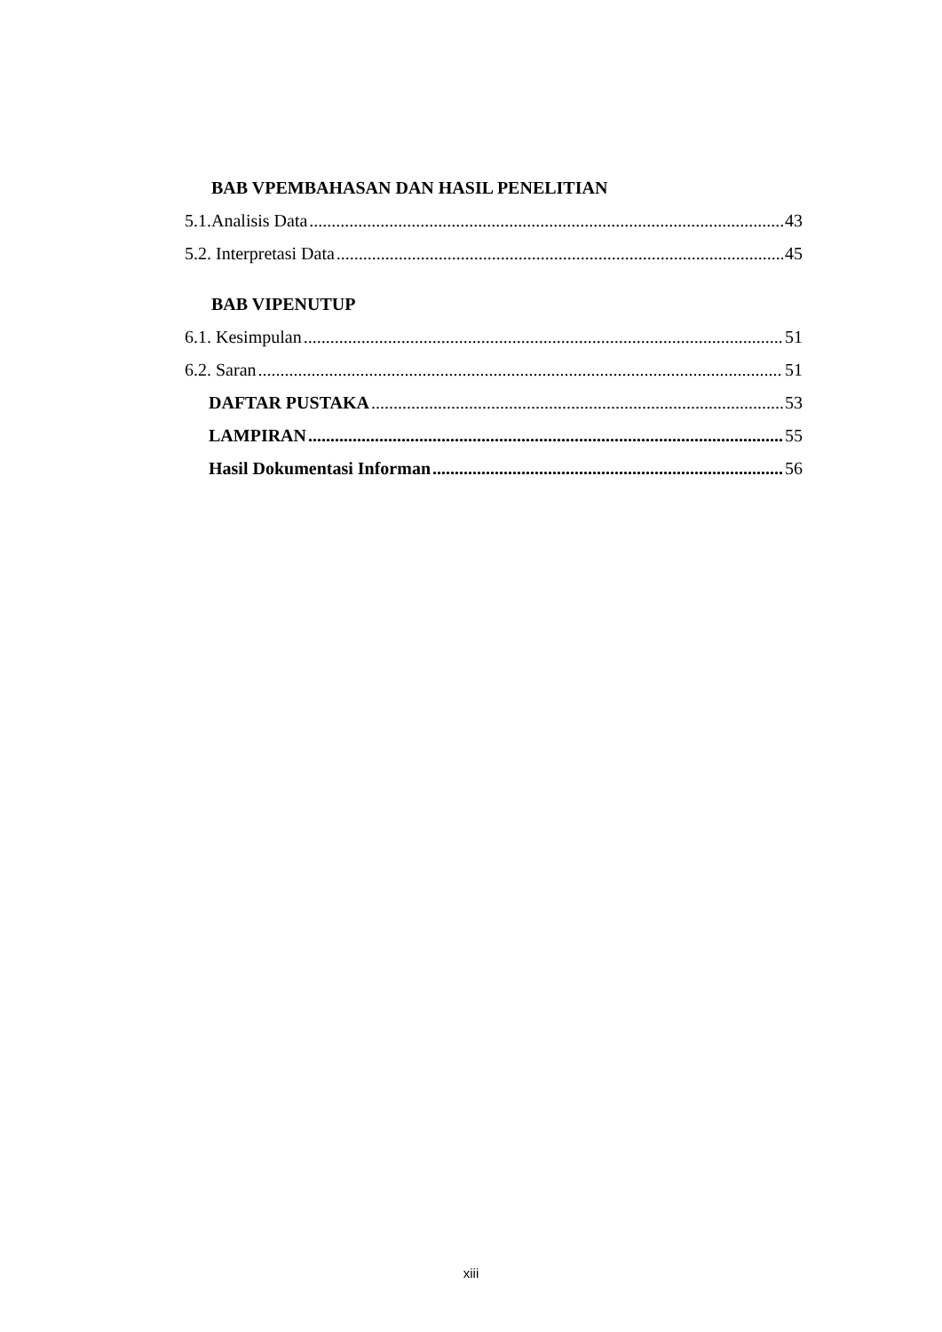BAB VPEMBAHASAN DAN HASIL PENELITIAN
5.1.Analisis Data 43
5.2. Interpretasi Data 45
BAB VIPENUTUP
6.1. Kesimpulan 51
6.2. Saran 51
DAFTAR PUSTAKA 53
LAMPIRAN 55
Hasil Dokumentasi Informan 56
xiii